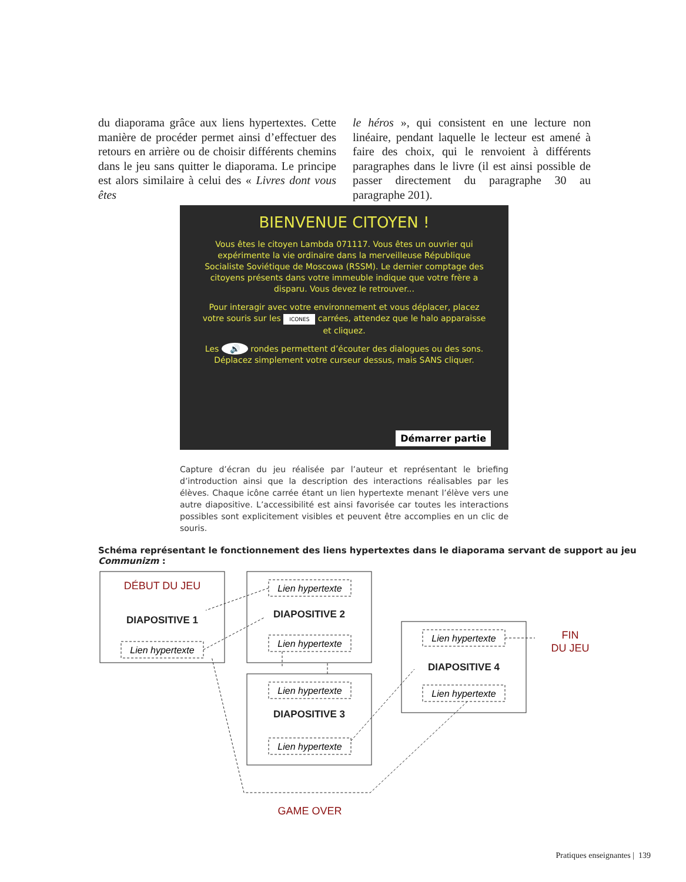du diaporama grâce aux liens hypertextes. Cette manière de procéder permet ainsi d’effectuer des retours en arrière ou de choisir différents chemins dans le jeu sans quitter le diaporama. Le principe est alors similaire à celui des « Livres dont vous êtes
le héros », qui consistent en une lecture non linéaire, pendant laquelle le lecteur est amené à faire des choix, qui le renvoient à différents paragraphes dans le livre (il est ainsi possible de passer directe­ment du paragraphe 30 au paragraphe 201).
BIENVENUE CITOYEN !
Vous êtes le citoyen Lambda 071117. Vous êtes un ouvrier qui expérimente la vie ordinaire dans la merveilleuse République Socialiste Soviétique de Moscowa (RSSM). Le dernier comptage des citoyens présents dans votre immeuble indique que votre frère a disparu. Vous devez le retrouver...
Pour interagir avec votre environnement et vous déplacer, placez votre souris sur les ICONES carrées, attendez que le halo apparaisse et cliquez.
Les 🔊 rondes permettent d’écouter des dialogues ou des sons. Déplacez simplement votre curseur dessus, mais SANS cliquer.
Démarrer partie
Capture d’écran du jeu réalisée par l’auteur et représentant le briefing d’introduction ainsi que la description des interactions réalisables par les élèves. Chaque icône carrée étant un lien hypertexte menant l’élève vers une autre diapositive. L’accessibilité est ainsi favorisée car toutes les interactions possibles sont explicitement visibles et peuvent être accomplies en un clic de souris.
Schéma représentant le fonctionnement des liens hypertextes dans le diaporama servant de support au jeu Communizm :
DIAPOSITIVE 1
DIAPOSITIVE 2
DIAPOSITIVE 3
DIAPOSITIVE 4
Lien hypertexte
Lien hypertexte
Lien hypertexte
Lien hypertexte
Lien hypertexte
Lien hypertexte
Lien hypertexte
DÉBUT DU JEU
FIN
DU JEU
GAME OVER
Pratiques enseignantes | 139